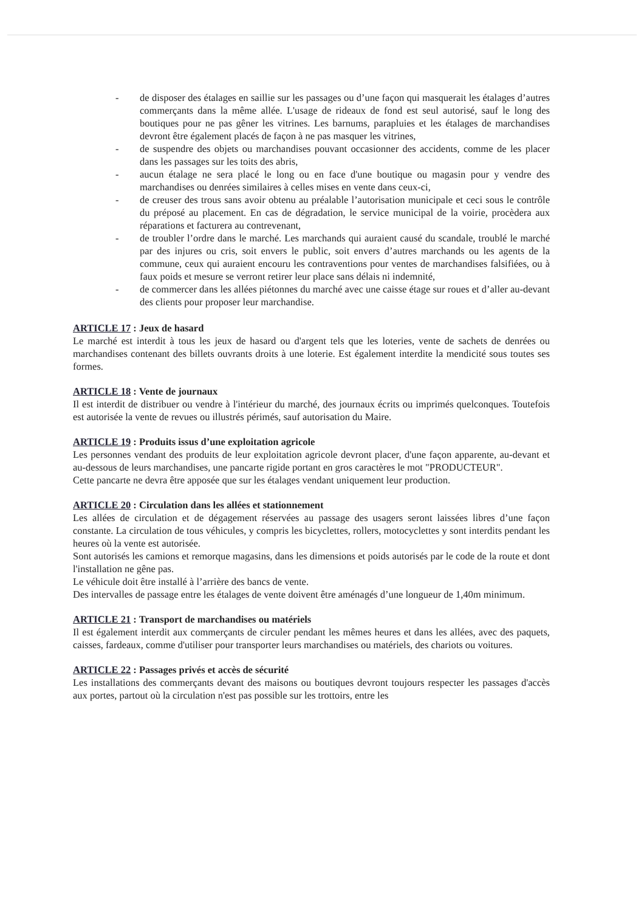- de disposer des étalages en saillie sur les passages ou d’une façon qui masquerait les étalages d’autres commerçants dans la même allée. L'usage de rideaux de fond est seul autorisé, sauf le long des boutiques pour ne pas gêner les vitrines. Les barnums, parapluies et les étalages de marchandises devront être également placés de façon à ne pas masquer les vitrines,
- de suspendre des objets ou marchandises pouvant occasionner des accidents, comme de les placer dans les passages sur les toits des abris,
- aucun étalage ne sera placé le long ou en face d'une boutique ou magasin pour y vendre des marchandises ou denrées similaires à celles mises en vente dans ceux-ci,
- de creuser des trous sans avoir obtenu au préalable l’autorisation municipale et ceci sous le contrôle du préposé au placement. En cas de dégradation, le service municipal de la voirie, procèdera aux réparations et facturera au contrevenant,
- de troubler l’ordre dans le marché. Les marchands qui auraient causé du scandale, troublé le marché par des injures ou cris, soit envers le public, soit envers d’autres marchands ou les agents de la commune, ceux qui auraient encouru les contraventions pour ventes de marchandises falsifiées, ou à faux poids et mesure se verront retirer leur place sans délais ni indemnité,
- de commercer dans les allées piétonnes du marché avec une caisse étage sur roues et d’aller au-devant des clients pour proposer leur marchandise.
ARTICLE 17 : Jeux de hasard
Le marché est interdit à tous les jeux de hasard ou d'argent tels que les loteries, vente de sachets de denrées ou marchandises contenant des billets ouvrants droits à une loterie. Est également interdite la mendicité sous toutes ses formes.
ARTICLE 18 : Vente de journaux
Il est interdit de distribuer ou vendre à l'intérieur du marché, des journaux écrits ou imprimés quelconques. Toutefois est autorisée la vente de revues ou illustrés périmés, sauf autorisation du Maire.
ARTICLE 19 : Produits issus d’une exploitation agricole
Les personnes vendant des produits de leur exploitation agricole devront placer, d'une façon apparente, au-devant et au-dessous de leurs marchandises, une pancarte rigide portant en gros caractères le mot "PRODUCTEUR".
Cette pancarte ne devra être apposée que sur les étalages vendant uniquement leur production.
ARTICLE 20 : Circulation dans les allées et stationnement
Les allées de circulation et de dégagement réservées au passage des usagers seront laissées libres d’une façon constante. La circulation de tous véhicules, y compris les bicyclettes, rollers, motocyclettes y sont interdits pendant les heures où la vente est autorisée.
Sont autorisés les camions et remorque magasins, dans les dimensions et poids autorisés par le code de la route et dont l'installation ne gêne pas.
Le véhicule doit être installé à l’arrière des bancs de vente.
Des intervalles de passage entre les étalages de vente doivent être aménagés d’une longueur de 1,40m minimum.
ARTICLE 21 : Transport de marchandises ou matériels
Il est également interdit aux commerçants de circuler pendant les mêmes heures et dans les allées, avec des paquets, caisses, fardeaux, comme d'utiliser pour transporter leurs marchandises ou matériels, des chariots ou voitures.
ARTICLE 22 : Passages privés et accès de sécurité
Les installations des commerçants devant des maisons ou boutiques devront toujours respecter les passages d'accès aux portes, partout où la circulation n'est pas possible sur les trottoirs, entre les